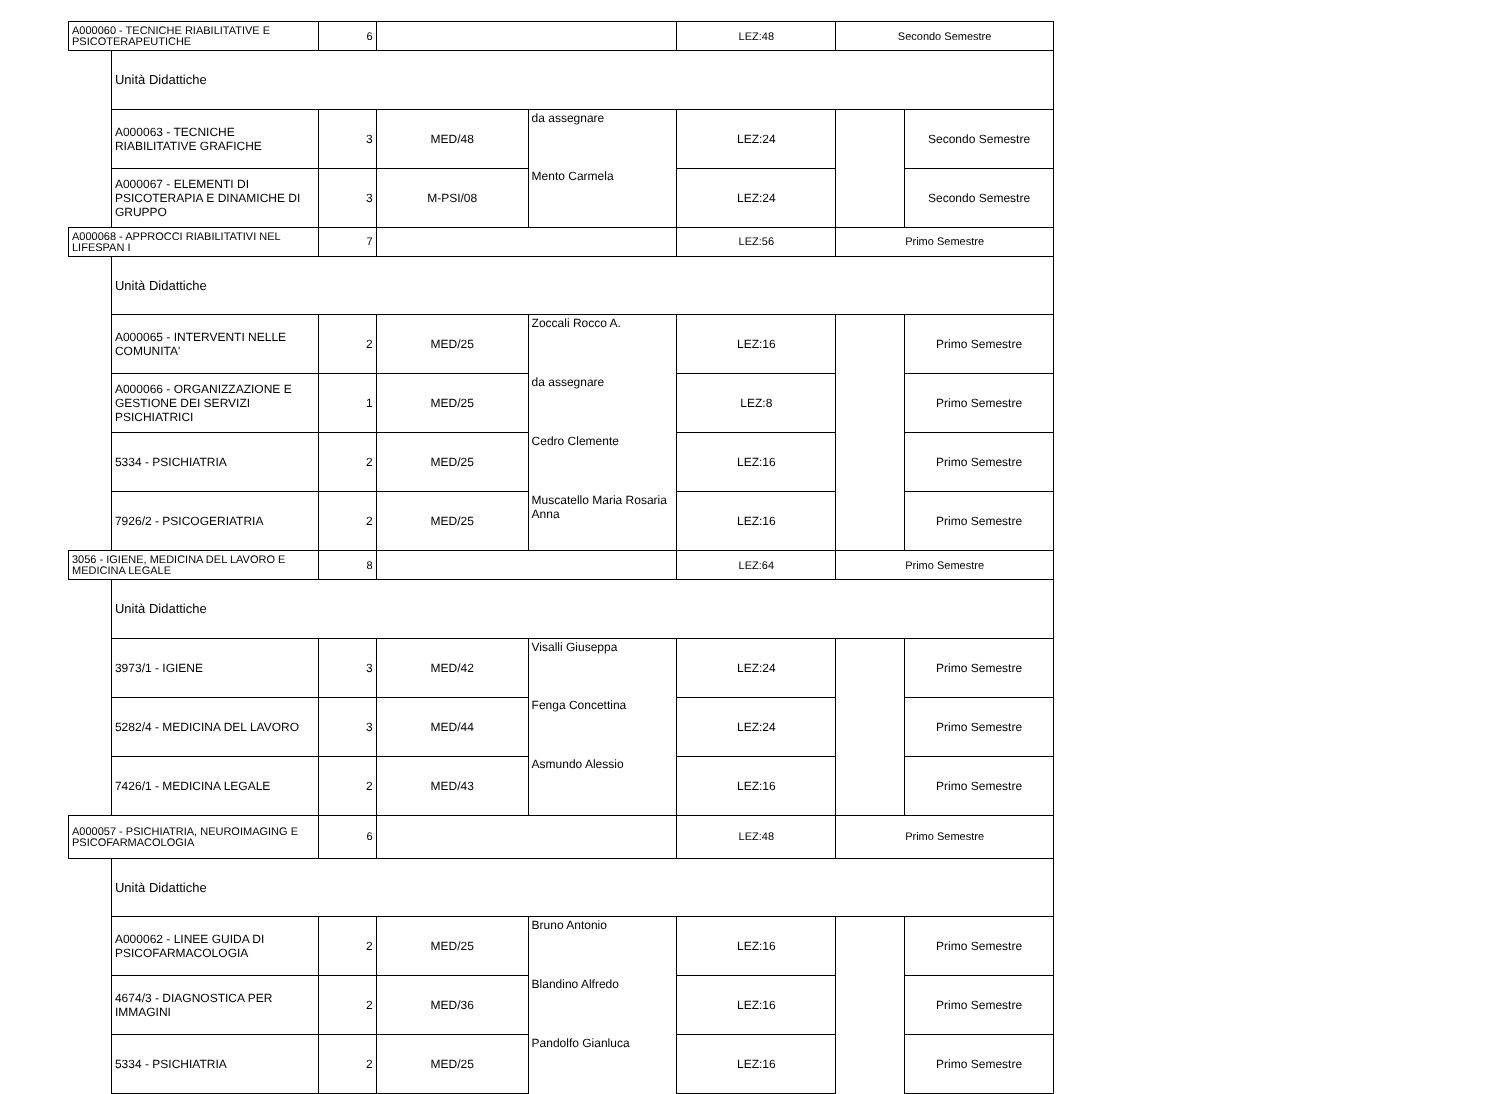| A000060 - TECNICHE RIABILITATIVE E PSICOTERAPEUTICHE | | 6 | | | LEZ:48 | Secondo Semestre | |
| | Unità Didattiche | | | | | | |
| | A000063 - TECNICHE RIABILITATIVE GRAFICHE | 3 | MED/48 | da assegnare | LEZ:24 | | Secondo Semestre |
| | A000067 - ELEMENTI DI PSICOTERAPIA E DINAMICHE DI GRUPPO | 3 | M-PSI/08 | Mento Carmela | LEZ:24 | | Secondo Semestre |
| A000068 - APPROCCI RIABILITATIVI NEL LIFESPAN I | | 7 | | | LEZ:56 | Primo Semestre | |
| | Unità Didattiche | | | | | | |
| | A000065 - INTERVENTI NELLE COMUNITA' | 2 | MED/25 | Zoccali Rocco A. | LEZ:16 | | Primo Semestre |
| | A000066 - ORGANIZZAZIONE E GESTIONE DEI SERVIZI PSICHIATRICI | 1 | MED/25 | da assegnare | LEZ:8 | | Primo Semestre |
| | 5334 - PSICHIATRIA | 2 | MED/25 | Cedro Clemente | LEZ:16 | | Primo Semestre |
| | 7926/2 - PSICOGERIATRIA | 2 | MED/25 | Muscatello Maria Rosaria Anna | LEZ:16 | | Primo Semestre |
| 3056 - IGIENE, MEDICINA DEL LAVORO E MEDICINA LEGALE | | 8 | | | LEZ:64 | Primo Semestre | |
| | Unità Didattiche | | | | | | |
| | 3973/1 - IGIENE | 3 | MED/42 | Visalli Giuseppa | LEZ:24 | | Primo Semestre |
| | 5282/4 - MEDICINA DEL LAVORO | 3 | MED/44 | Fenga Concettina | LEZ:24 | | Primo Semestre |
| | 7426/1 - MEDICINA LEGALE | 2 | MED/43 | Asmundo Alessio | LEZ:16 | | Primo Semestre |
| A000057 - PSICHIATRIA, NEUROIMAGING E PSICOFARMACOLOGIA | | 6 | | | LEZ:48 | Primo Semestre | |
| | Unità Didattiche | | | | | | |
| | A000062 - LINEE GUIDA DI PSICOFARMACOLOGIA | 2 | MED/25 | Bruno Antonio | LEZ:16 | | Primo Semestre |
| | 4674/3 - DIAGNOSTICA PER IMMAGINI | 2 | MED/36 | Blandino Alfredo | LEZ:16 | | Primo Semestre |
| | 5334 - PSICHIATRIA | 2 | MED/25 | Pandolfo Gianluca | LEZ:16 | | Primo Semestre |